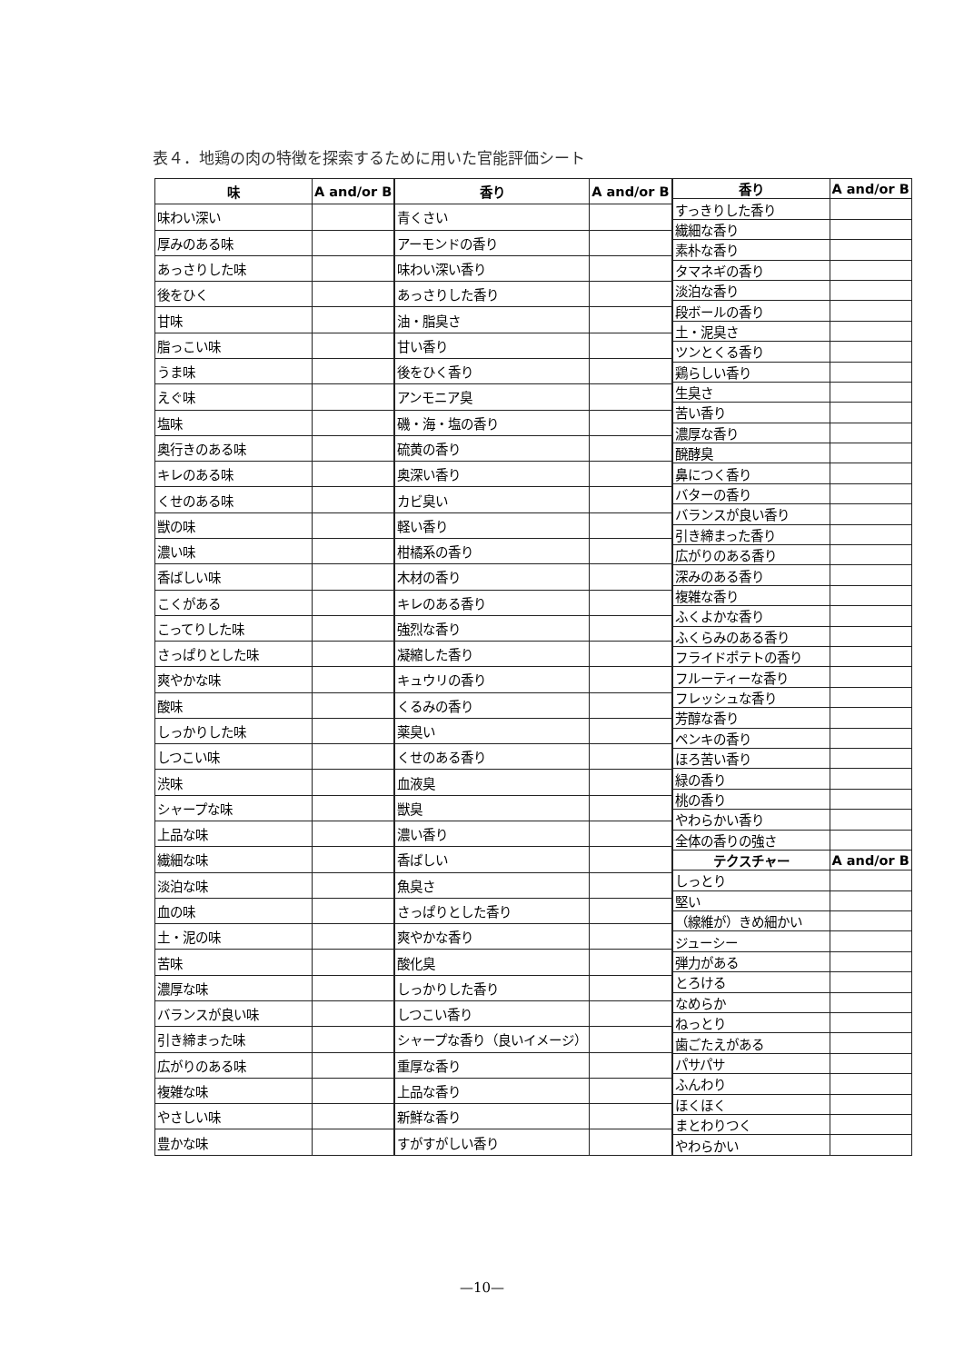表４．地鶏の肉の特徴を探索するために用いた官能評価シート
| 味 | A and/or B |
| --- | --- |
| 味わい深い | |
| 厚みのある味 | |
| あっさりした味 | |
| 後をひく | |
| 甘味 | |
| 脂っこい味 | |
| うま味 | |
| えぐ味 | |
| 塩味 | |
| 奥行きのある味 | |
| キレのある味 | |
| くせのある味 | |
| 獣の味 | |
| 濃い味 | |
| 香ばしい味 | |
| こくがある | |
| こってりした味 | |
| さっぱりとした味 | |
| 爽やかな味 | |
| 酸味 | |
| しっかりした味 | |
| しつこい味 | |
| 渋味 | |
| シャープな味 | |
| 上品な味 | |
| 繊細な味 | |
| 淡泊な味 | |
| 血の味 | |
| 土・泥の味 | |
| 苦味 | |
| 濃厚な味 | |
| バランスが良い味 | |
| 引き締まった味 | |
| 広がりのある味 | |
| 複雑な味 | |
| やさしい味 | |
| 豊かな味 | |
| 香り | A and/or B |
| --- | --- |
| 青くさい | |
| アーモンドの香り | |
| 味わい深い香り | |
| あっさりした香り | |
| 油・脂臭さ | |
| 甘い香り | |
| 後をひく香り | |
| アンモニア臭 | |
| 磯・海・塩の香り | |
| 硫黄の香り | |
| 奥深い香り | |
| カビ臭い | |
| 軽い香り | |
| 柑橘系の香り | |
| 木材の香り | |
| キレのある香り | |
| 強烈な香り | |
| 凝縮した香り | |
| キュウリの香り | |
| くるみの香り | |
| 薬臭い | |
| くせのある香り | |
| 血液臭 | |
| 獣臭 | |
| 濃い香り | |
| 香ばしい | |
| 魚臭さ | |
| さっぱりとした香り | |
| 爽やかな香り | |
| 酸化臭 | |
| しっかりした香り | |
| しつこい香り | |
| シャープな香り（良いイメージ） | |
| 重厚な香り | |
| 上品な香り | |
| 新鮮な香り | |
| すがすがしい香り | |
| 香り | A and/or B |
| --- | --- |
| すっきりした香り | |
| 繊細な香り | |
| 素朴な香り | |
| タマネギの香り | |
| 淡泊な香り | |
| 段ボールの香り | |
| 土・泥臭さ | |
| ツンとくる香り | |
| 鶏らしい香り | |
| 生臭さ | |
| 苦い香り | |
| 濃厚な香り | |
| 醗酵臭 | |
| 鼻につく香り | |
| バターの香り | |
| バランスが良い香り | |
| 引き締まった香り | |
| 広がりのある香り | |
| 深みのある香り | |
| 複雑な香り | |
| ふくよかな香り | |
| ふくらみのある香り | |
| フライドポテトの香り | |
| フルーティーな香り | |
| フレッシュな香り | |
| 芳醇な香り | |
| ペンキの香り | |
| ほろ苦い香り | |
| 緑の香り | |
| 桃の香り | |
| やわらかい香り | |
| 全体の香りの強さ | |
| テクスチャー | A and/or B |
| しっとり | |
| 堅い | |
| （線維が）きめ細かい | |
| ジューシー | |
| 弾力がある | |
| とろける | |
| なめらか | |
| ねっとり | |
| 歯ごたえがある | |
| パサパサ | |
| ふんわり | |
| ほくほく | |
| まとわりつく | |
| やわらかい | |
—10—